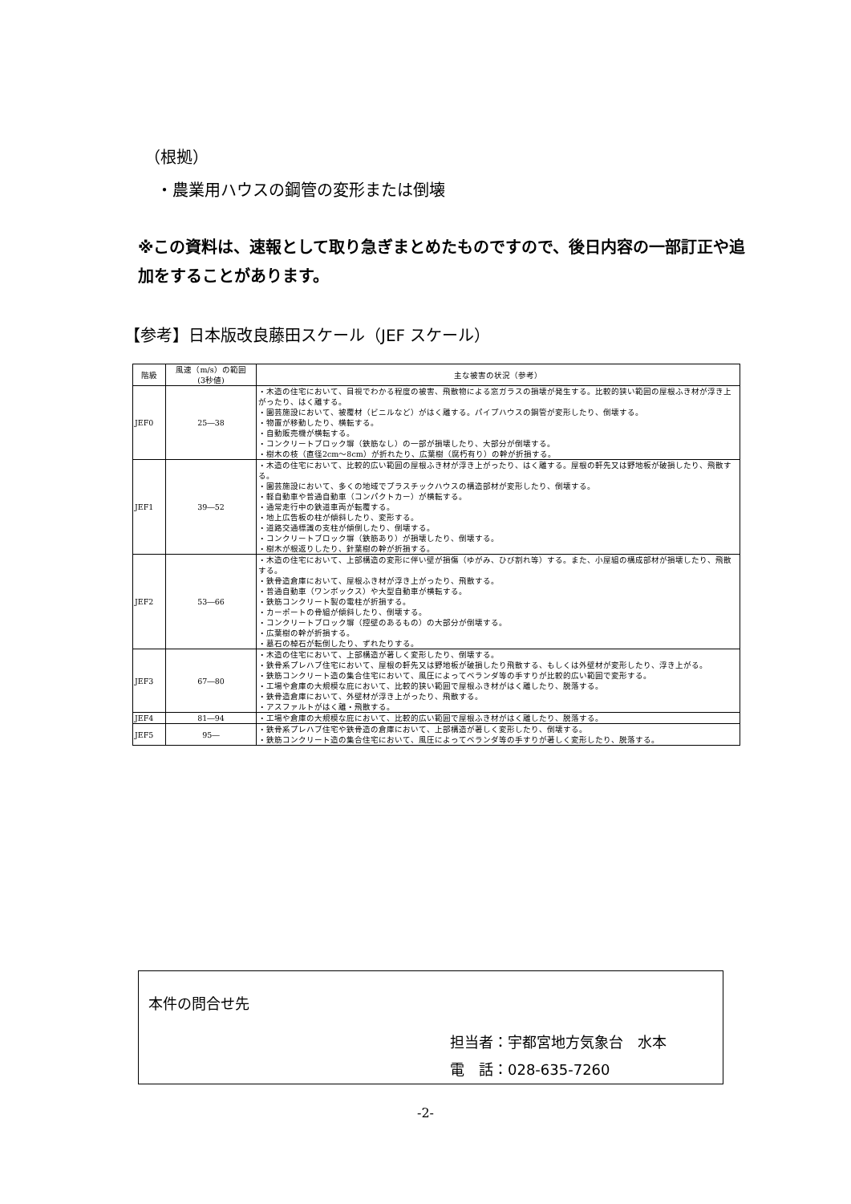（根拠）
・農業用ハウスの鋼管の変形または倒壊
※この資料は、速報として取り急ぎまとめたものですので、後日内容の一部訂正や追加をすることがあります。
【参考】日本版改良藤田スケール（JEF スケール）
| 階級 | 風速（m/s）の範囲 (3秒値) | 主な被害の状況（参考） |
| --- | --- | --- |
| JEF0 | 25―38 | ・木造の住宅において、目視でわかる程度の被害、飛散物による窓ガラスの損壊が発生する。比較的狭い範囲の屋根ふき材が浮き上がったり、はく離する。 ・園芸施設において、被覆材（ビニルなど）がはく離する。パイプハウスの鋼管が変形したり、倒壊する。 ・物置が移動したり、横転する。 ・自動販売機が横転する。 ・コンクリートブロック塀（鉄筋なし）の一部が損壊したり、大部分が倒壊する。 ・樹木の枝（直径2cm～8cm）が折れたり、広葉樹（腐朽有り）の幹が折損する。 |
| JEF1 | 39―52 | ・木造の住宅において、比較的広い範囲の屋根ふき材が浮き上がったり、はく離する。屋根の軒先又は野地板が破損したり、飛散する。 ・園芸施設において、多くの地域でプラスチックハウスの構造部材が変形したり、倒壊する。 ・軽自動車や普通自動車（コンパクトカー）が横転する。 ・通常走行中の鉄道車両が転覆する。 ・地上広告板の柱が傾斜したり、変形する。 ・道路交通標識の支柱が傾倒したり、倒壊する。 ・コンクリートブロック塀（鉄筋あり）が損壊したり、倒壊する。 ・樹木が根返りしたり、針葉樹の幹が折損する。 |
| JEF2 | 53―66 | ・木造の住宅において、上部構造の変形に伴い壁が損傷（ゆがみ、ひび割れ等）する。また、小屋組の構成部材が損壊したり、飛散する。 ・鉄骨造倉庫において、屋根ふき材が浮き上がったり、飛散する。 ・普通自動車（ワンボックス）や大型自動車が横転する。 ・鉄筋コンクリート製の電柱が折損する。 ・カーポートの骨組が傾斜したり、倒壊する。 ・コンクリートブロック塀（控壁のあるもの）の大部分が倒壊する。 ・広葉樹の幹が折損する。 ・墓石の棹石が転倒したり、ずれたりする。 |
| JEF3 | 67―80 | ・木造の住宅において、上部構造が著しく変形したり、倒壊する。 ・鉄骨系プレハブ住宅において、屋根の軒先又は野地板が破損したり飛散する、もしくは外壁材が変形したり、浮き上がる。 ・鉄筋コンクリート造の集合住宅において、風圧によってベランダ等の手すりが比較的広い範囲で変形する。 ・工場や倉庫の大規模な庇において、比較的狭い範囲で屋根ふき材がはく離したり、脱落する。 ・鉄骨造倉庫において、外壁材が浮き上がったり、飛散する。 ・アスファルトがはく離・飛散する。 |
| JEF4 | 81―94 | ・工場や倉庫の大規模な庇において、比較的広い範囲で屋根ふき材がはく離したり、脱落する。 |
| JEF5 | 95― | ・鉄骨系プレハブ住宅や鉄骨造の倉庫において、上部構造が著しく変形したり、倒壊する。 ・鉄筋コンクリート造の集合住宅において、風圧によってベランダ等の手すりが著しく変形したり、脱落する。 |
本件の問合せ先
担当者：宇都宮地方気象台　水本
電　話：028-635-7260
-2-